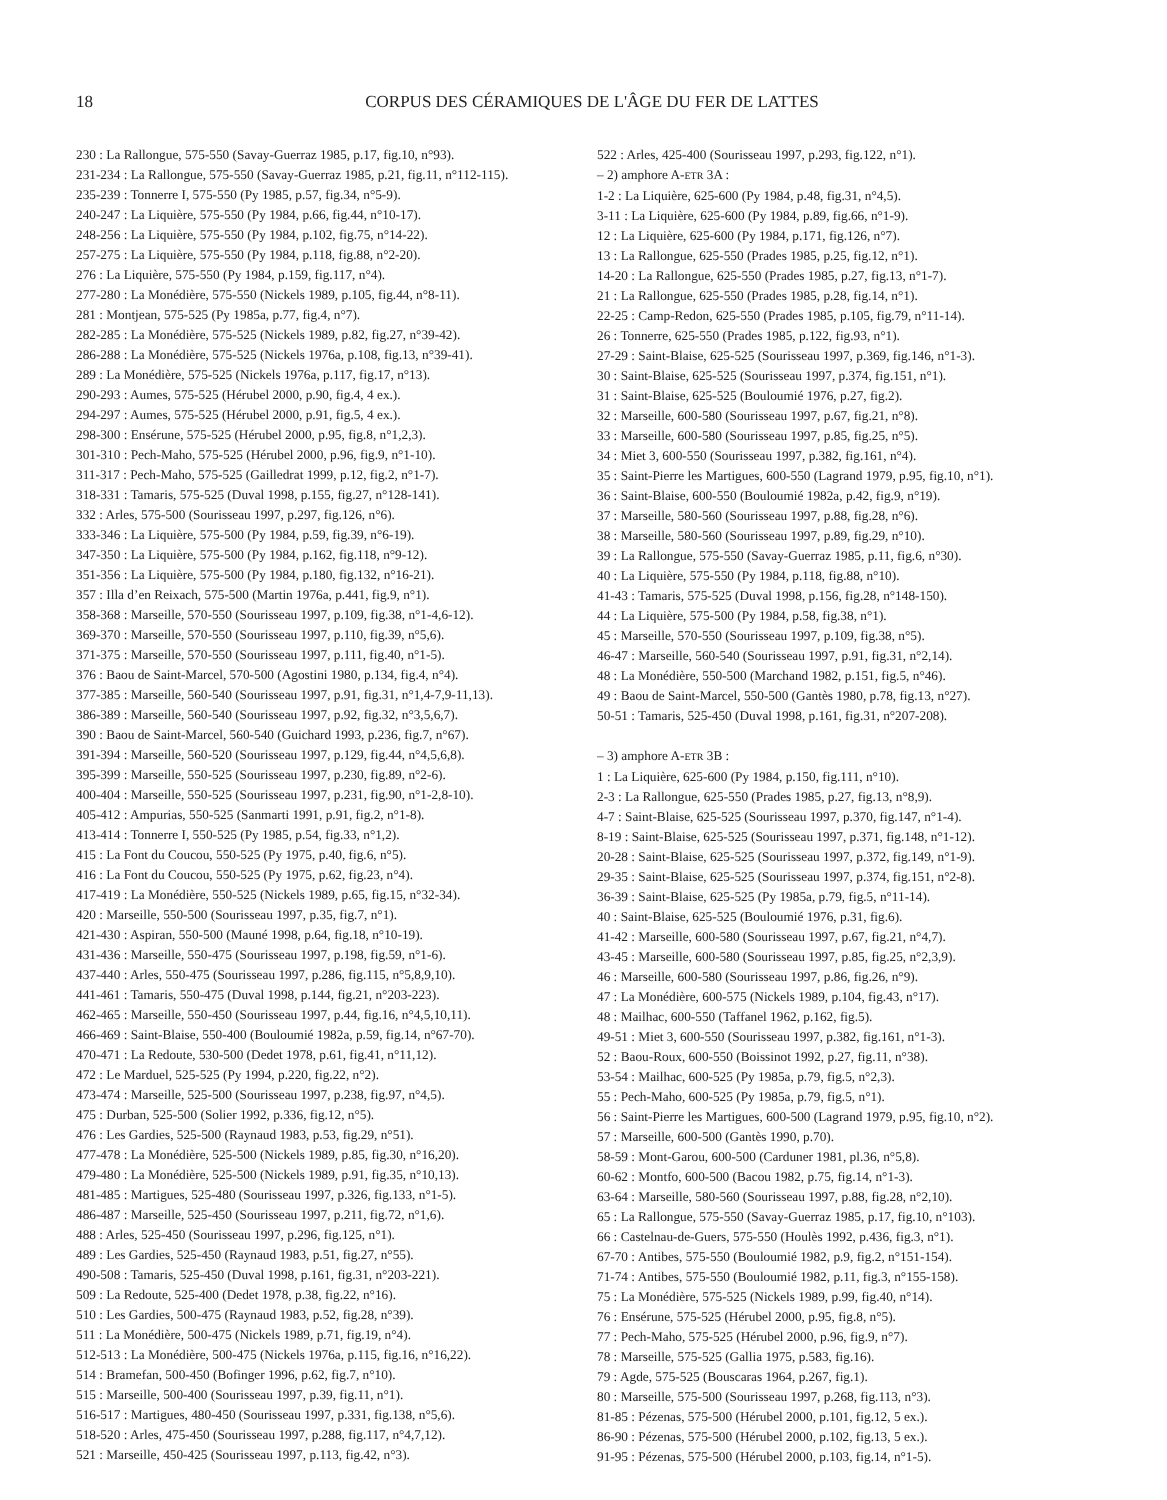18
CORPUS DES CÉRAMIQUES DE L'ÂGE DU FER DE LATTES
230 : La Rallongue, 575-550 (Savay-Guerraz 1985, p.17, fig.10, n°93).
231-234 : La Rallongue, 575-550 (Savay-Guerraz 1985, p.21, fig.11, n°112-115).
235-239 : Tonnerre I, 575-550 (Py 1985, p.57, fig.34, n°5-9).
240-247 : La Liquière, 575-550 (Py 1984, p.66, fig.44, n°10-17).
248-256 : La Liquière, 575-550 (Py 1984, p.102, fig.75, n°14-22).
257-275 : La Liquière, 575-550 (Py 1984, p.118, fig.88, n°2-20).
276 : La Liquière, 575-550 (Py 1984, p.159, fig.117, n°4).
277-280 : La Monédière, 575-550 (Nickels 1989, p.105, fig.44, n°8-11).
281 : Montjean, 575-525 (Py 1985a, p.77, fig.4, n°7).
282-285 : La Monédière, 575-525 (Nickels 1989, p.82, fig.27, n°39-42).
286-288 : La Monédière, 575-525 (Nickels 1976a, p.108, fig.13, n°39-41).
289 : La Monédière, 575-525 (Nickels 1976a, p.117, fig.17, n°13).
290-293 : Aumes, 575-525 (Hérubel 2000, p.90, fig.4, 4 ex.).
294-297 : Aumes, 575-525 (Hérubel 2000, p.91, fig.5, 4 ex.).
298-300 : Ensérune, 575-525 (Hérubel 2000, p.95, fig.8, n°1,2,3).
301-310 : Pech-Maho, 575-525 (Hérubel 2000, p.96, fig.9, n°1-10).
311-317 : Pech-Maho, 575-525 (Gailledrat 1999, p.12, fig.2, n°1-7).
318-331 : Tamaris, 575-525 (Duval 1998, p.155, fig.27, n°128-141).
332 : Arles, 575-500 (Sourisseau 1997, p.297, fig.126, n°6).
333-346 : La Liquière, 575-500 (Py 1984, p.59, fig.39, n°6-19).
347-350 : La Liquière, 575-500 (Py 1984, p.162, fig.118, n°9-12).
351-356 : La Liquière, 575-500 (Py 1984, p.180, fig.132, n°16-21).
357 : Illa d’en Reixach, 575-500 (Martin 1976a, p.441, fig.9, n°1).
358-368 : Marseille, 570-550 (Sourisseau 1997, p.109, fig.38, n°1-4,6-12).
369-370 : Marseille, 570-550 (Sourisseau 1997, p.110, fig.39, n°5,6).
371-375 : Marseille, 570-550 (Sourisseau 1997, p.111, fig.40, n°1-5).
376 : Baou de Saint-Marcel, 570-500 (Agostini 1980, p.134, fig.4, n°4).
377-385 : Marseille, 560-540 (Sourisseau 1997, p.91, fig.31, n°1,4-7,9-11,13).
386-389 : Marseille, 560-540 (Sourisseau 1997, p.92, fig.32, n°3,5,6,7).
390 : Baou de Saint-Marcel, 560-540 (Guichard 1993, p.236, fig.7, n°67).
391-394 : Marseille, 560-520 (Sourisseau 1997, p.129, fig.44, n°4,5,6,8).
395-399 : Marseille, 550-525 (Sourisseau 1997, p.230, fig.89, n°2-6).
400-404 : Marseille, 550-525 (Sourisseau 1997, p.231, fig.90, n°1-2,8-10).
405-412 : Ampurias, 550-525 (Sanmarti 1991, p.91, fig.2, n°1-8).
413-414 : Tonnerre I, 550-525 (Py 1985, p.54, fig.33, n°1,2).
415 : La Font du Coucou, 550-525 (Py 1975, p.40, fig.6, n°5).
416 : La Font du Coucou, 550-525 (Py 1975, p.62, fig.23, n°4).
417-419 : La Monédière, 550-525 (Nickels 1989, p.65, fig.15, n°32-34).
420 : Marseille, 550-500 (Sourisseau 1997, p.35, fig.7, n°1).
421-430 : Aspiran, 550-500 (Mauné 1998, p.64, fig.18, n°10-19).
431-436 : Marseille, 550-475 (Sourisseau 1997, p.198, fig.59, n°1-6).
437-440 : Arles, 550-475 (Sourisseau 1997, p.286, fig.115, n°5,8,9,10).
441-461 : Tamaris, 550-475 (Duval 1998, p.144, fig.21, n°203-223).
462-465 : Marseille, 550-450 (Sourisseau 1997, p.44, fig.16, n°4,5,10,11).
466-469 : Saint-Blaise, 550-400 (Bouloumié 1982a, p.59, fig.14, n°67-70).
470-471 : La Redoute, 530-500 (Dedet 1978, p.61, fig.41, n°11,12).
472 : Le Marduel, 525-525 (Py 1994, p.220, fig.22, n°2).
473-474 : Marseille, 525-500 (Sourisseau 1997, p.238, fig.97, n°4,5).
475 : Durban, 525-500 (Solier 1992, p.336, fig.12, n°5).
476 : Les Gardies, 525-500 (Raynaud 1983, p.53, fig.29, n°51).
477-478 : La Monédière, 525-500 (Nickels 1989, p.85, fig.30, n°16,20).
479-480 : La Monédière, 525-500 (Nickels 1989, p.91, fig.35, n°10,13).
481-485 : Martigues, 525-480 (Sourisseau 1997, p.326, fig.133, n°1-5).
486-487 : Marseille, 525-450 (Sourisseau 1997, p.211, fig.72, n°1,6).
488 : Arles, 525-450 (Sourisseau 1997, p.296, fig.125, n°1).
489 : Les Gardies, 525-450 (Raynaud 1983, p.51, fig.27, n°55).
490-508 : Tamaris, 525-450 (Duval 1998, p.161, fig.31, n°203-221).
509 : La Redoute, 525-400 (Dedet 1978, p.38, fig.22, n°16).
510 : Les Gardies, 500-475 (Raynaud 1983, p.52, fig.28, n°39).
511 : La Monédière, 500-475 (Nickels 1989, p.71, fig.19, n°4).
512-513 : La Monédière, 500-475 (Nickels 1976a, p.115, fig.16, n°16,22).
514 : Bramefan, 500-450 (Bofinger 1996, p.62, fig.7, n°10).
515 : Marseille, 500-400 (Sourisseau 1997, p.39, fig.11, n°1).
516-517 : Martigues, 480-450 (Sourisseau 1997, p.331, fig.138, n°5,6).
518-520 : Arles, 475-450 (Sourisseau 1997, p.288, fig.117, n°4,7,12).
521 : Marseille, 450-425 (Sourisseau 1997, p.113, fig.42, n°3).
522 : Arles, 425-400 (Sourisseau 1997, p.293, fig.122, n°1).
– 2) amphore A-ETR 3A :
1-2 : La Liquière, 625-600 (Py 1984, p.48, fig.31, n°4,5).
3-11 : La Liquière, 625-600 (Py 1984, p.89, fig.66, n°1-9).
12 : La Liquière, 625-600 (Py 1984, p.171, fig.126, n°7).
13 : La Rallongue, 625-550 (Prades 1985, p.25, fig.12, n°1).
14-20 : La Rallongue, 625-550 (Prades 1985, p.27, fig.13, n°1-7).
21 : La Rallongue, 625-550 (Prades 1985, p.28, fig.14, n°1).
22-25 : Camp-Redon, 625-550 (Prades 1985, p.105, fig.79, n°11-14).
26 : Tonnerre, 625-550 (Prades 1985, p.122, fig.93, n°1).
27-29 : Saint-Blaise, 625-525 (Sourisseau 1997, p.369, fig.146, n°1-3).
30 : Saint-Blaise, 625-525 (Sourisseau 1997, p.374, fig.151, n°1).
31 : Saint-Blaise, 625-525 (Bouloumié 1976, p.27, fig.2).
32 : Marseille, 600-580 (Sourisseau 1997, p.67, fig.21, n°8).
33 : Marseille, 600-580 (Sourisseau 1997, p.85, fig.25, n°5).
34 : Miet 3, 600-550 (Sourisseau 1997, p.382, fig.161, n°4).
35 : Saint-Pierre les Martigues, 600-550 (Lagrand 1979, p.95, fig.10, n°1).
36 : Saint-Blaise, 600-550 (Bouloumié 1982a, p.42, fig.9, n°19).
37 : Marseille, 580-560 (Sourisseau 1997, p.88, fig.28, n°6).
38 : Marseille, 580-560 (Sourisseau 1997, p.89, fig.29, n°10).
39 : La Rallongue, 575-550 (Savay-Guerraz 1985, p.11, fig.6, n°30).
40 : La Liquière, 575-550 (Py 1984, p.118, fig.88, n°10).
41-43 : Tamaris, 575-525 (Duval 1998, p.156, fig.28, n°148-150).
44 : La Liquière, 575-500 (Py 1984, p.58, fig.38, n°1).
45 : Marseille, 570-550 (Sourisseau 1997, p.109, fig.38, n°5).
46-47 : Marseille, 560-540 (Sourisseau 1997, p.91, fig.31, n°2,14).
48 : La Monédière, 550-500 (Marchand 1982, p.151, fig.5, n°46).
49 : Baou de Saint-Marcel, 550-500 (Gantès 1980, p.78, fig.13, n°27).
50-51 : Tamaris, 525-450 (Duval 1998, p.161, fig.31, n°207-208).
– 3) amphore A-ETR 3B :
1 : La Liquière, 625-600 (Py 1984, p.150, fig.111, n°10).
2-3 : La Rallongue, 625-550 (Prades 1985, p.27, fig.13, n°8,9).
4-7 : Saint-Blaise, 625-525 (Sourisseau 1997, p.370, fig.147, n°1-4).
8-19 : Saint-Blaise, 625-525 (Sourisseau 1997, p.371, fig.148, n°1-12).
20-28 : Saint-Blaise, 625-525 (Sourisseau 1997, p.372, fig.149, n°1-9).
29-35 : Saint-Blaise, 625-525 (Sourisseau 1997, p.374, fig.151, n°2-8).
36-39 : Saint-Blaise, 625-525 (Py 1985a, p.79, fig.5, n°11-14).
40 : Saint-Blaise, 625-525 (Bouloumié 1976, p.31, fig.6).
41-42 : Marseille, 600-580 (Sourisseau 1997, p.67, fig.21, n°4,7).
43-45 : Marseille, 600-580 (Sourisseau 1997, p.85, fig.25, n°2,3,9).
46 : Marseille, 600-580 (Sourisseau 1997, p.86, fig.26, n°9).
47 : La Monédière, 600-575 (Nickels 1989, p.104, fig.43, n°17).
48 : Mailhac, 600-550 (Taffanel 1962, p.162, fig.5).
49-51 : Miet 3, 600-550 (Sourisseau 1997, p.382, fig.161, n°1-3).
52 : Baou-Roux, 600-550 (Boissinot 1992, p.27, fig.11, n°38).
53-54 : Mailhac, 600-525 (Py 1985a, p.79, fig.5, n°2,3).
55 : Pech-Maho, 600-525 (Py 1985a, p.79, fig.5, n°1).
56 : Saint-Pierre les Martigues, 600-500 (Lagrand 1979, p.95, fig.10, n°2).
57 : Marseille, 600-500 (Gantès 1990, p.70).
58-59 : Mont-Garou, 600-500 (Carduner 1981, pl.36, n°5,8).
60-62 : Montfo, 600-500 (Bacou 1982, p.75, fig.14, n°1-3).
63-64 : Marseille, 580-560 (Sourisseau 1997, p.88, fig.28, n°2,10).
65 : La Rallongue, 575-550 (Savay-Guerraz 1985, p.17, fig.10, n°103).
66 : Castelnau-de-Guers, 575-550 (Houlès 1992, p.436, fig.3, n°1).
67-70 : Antibes, 575-550 (Bouloumié 1982, p.9, fig.2, n°151-154).
71-74 : Antibes, 575-550 (Bouloumié 1982, p.11, fig.3, n°155-158).
75 : La Monédière, 575-525 (Nickels 1989, p.99, fig.40, n°14).
76 : Ensérune, 575-525 (Hérubel 2000, p.95, fig.8, n°5).
77 : Pech-Maho, 575-525 (Hérubel 2000, p.96, fig.9, n°7).
78 : Marseille, 575-525 (Gallia 1975, p.583, fig.16).
79 : Agde, 575-525 (Bouscaras 1964, p.267, fig.1).
80 : Marseille, 575-500 (Sourisseau 1997, p.268, fig.113, n°3).
81-85 : Pézenas, 575-500 (Hérubel 2000, p.101, fig.12, 5 ex.).
86-90 : Pézenas, 575-500 (Hérubel 2000, p.102, fig.13, 5 ex.).
91-95 : Pézenas, 575-500 (Hérubel 2000, p.103, fig.14, n°1-5).